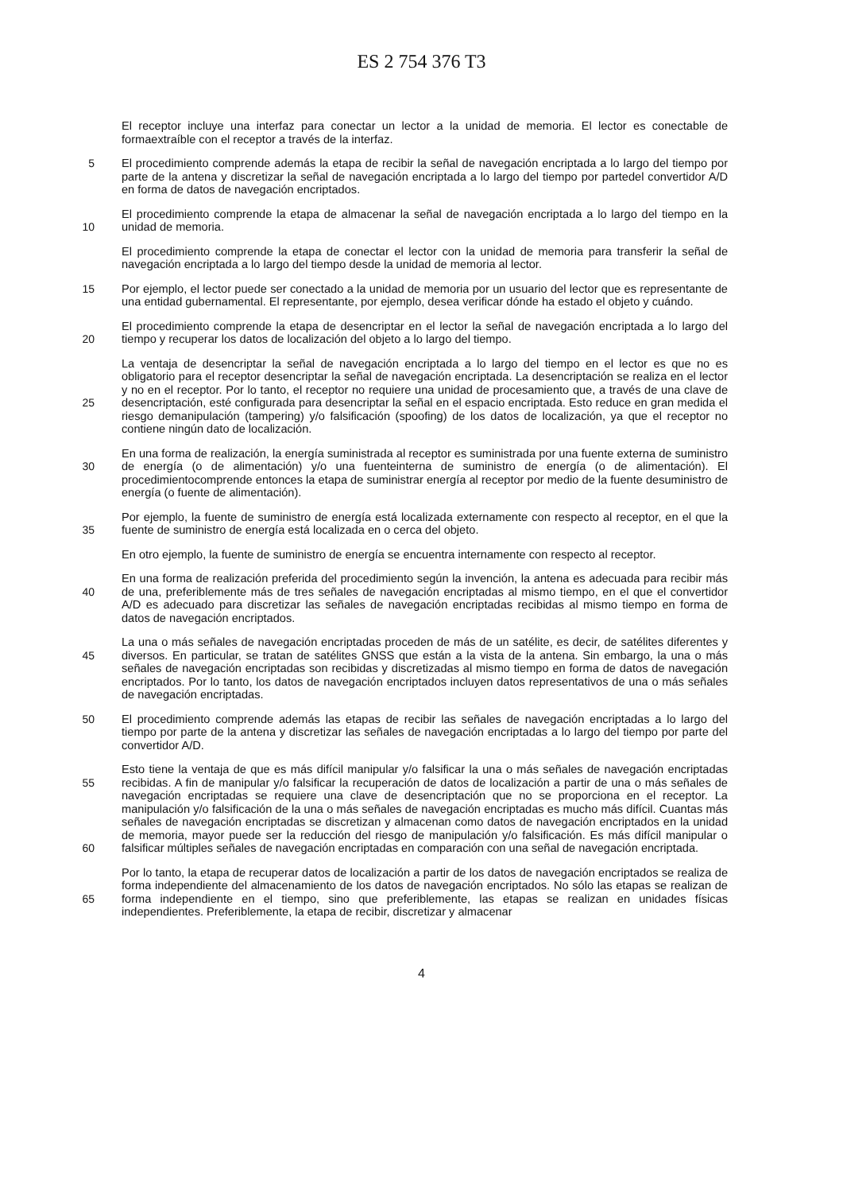ES 2 754 376 T3
El receptor incluye una interfaz para conectar un lector a la unidad de memoria. El lector es conectable de formaextraíble con el receptor a través de la interfaz.
5 El procedimiento comprende además la etapa de recibir la señal de navegación encriptada a lo largo del tiempo por parte de la antena y discretizar la señal de navegación encriptada a lo largo del tiempo por partedel convertidor A/D en forma de datos de navegación encriptados.
10 El procedimiento comprende la etapa de almacenar la señal de navegación encriptada a lo largo del tiempo en la unidad de memoria.
El procedimiento comprende la etapa de conectar el lector con la unidad de memoria para transferir la señal de navegación encriptada a lo largo del tiempo desde la unidad de memoria al lector.
15 Por ejemplo, el lector puede ser conectado a la unidad de memoria por un usuario del lector que es representante de una entidad gubernamental. El representante, por ejemplo, desea verificar dónde ha estado el objeto y cuándo.
20 El procedimiento comprende la etapa de desencriptar en el lector la señal de navegación encriptada a lo largo del tiempo y recuperar los datos de localización del objeto a lo largo del tiempo.
25 La ventaja de desencriptar la señal de navegación encriptada a lo largo del tiempo en el lector es que no es obligatorio para el receptor desencriptar la señal de navegación encriptada. La desencriptación se realiza en el lector y no en el receptor. Por lo tanto, el receptor no requiere una unidad de procesamiento que, a través de una clave de desencriptación, esté configurada para desencriptar la señal en el espacio encriptada. Esto reduce en gran medida el riesgo demanipulación (tampering) y/o falsificación (spoofing) de los datos de localización, ya que el receptor no contiene ningún dato de localización.
30 En una forma de realización, la energía suministrada al receptor es suministrada por una fuente externa de suministro de energía (o de alimentación) y/o una fuenteinterna de suministro de energía (o de alimentación). El procedimientocomprende entonces la etapa de suministrar energía al receptor por medio de la fuente desuministro de energía (o fuente de alimentación).
35 Por ejemplo, la fuente de suministro de energía está localizada externamente con respecto al receptor, en el que la fuente de suministro de energía está localizada en o cerca del objeto.
En otro ejemplo, la fuente de suministro de energía se encuentra internamente con respecto al receptor.
40 En una forma de realización preferida del procedimiento según la invención, la antena es adecuada para recibir más de una, preferiblemente más de tres señales de navegación encriptadas al mismo tiempo, en el que el convertidor A/D es adecuado para discretizar las señales de navegación encriptadas recibidas al mismo tiempo en forma de datos de navegación encriptados.
45 La una o más señales de navegación encriptadas proceden de más de un satélite, es decir, de satélites diferentes y diversos. En particular, se tratan de satélites GNSS que están a la vista de la antena. Sin embargo, la una o más señales de navegación encriptadas son recibidas y discretizadas al mismo tiempo en forma de datos de navegación encriptados. Por lo tanto, los datos de navegación encriptados incluyen datos representativos de una o más señales de navegación encriptadas.
50 El procedimiento comprende además las etapas de recibir las señales de navegación encriptadas a lo largo del tiempo por parte de la antena y discretizar las señales de navegación encriptadas a lo largo del tiempo por parte del convertidor A/D.
55
60 Esto tiene la ventaja de que es más difícil manipular y/o falsificar la una o más señales de navegación encriptadas recibidas. A fin de manipular y/o falsificar la recuperación de datos de localización a partir de una o más señales de navegación encriptadas se requiere una clave de desencriptación que no se proporciona en el receptor. La manipulación y/o falsificación de la una o más señales de navegación encriptadas es mucho más difícil. Cuantas más señales de navegación encriptadas se discretizan y almacenan como datos de navegación encriptados en la unidad de memoria, mayor puede ser la reducción del riesgo de manipulación y/o falsificación. Es más difícil manipular o falsificar múltiples señales de navegación encriptadas en comparación con una señal de navegación encriptada.
65 Por lo tanto, la etapa de recuperar datos de localización a partir de los datos de navegación encriptados se realiza de forma independiente del almacenamiento de los datos de navegación encriptados. No sólo las etapas se realizan de forma independiente en el tiempo, sino que preferiblemente, las etapas se realizan en unidades físicas independientes. Preferiblemente, la etapa de recibir, discretizar y almacenar
4